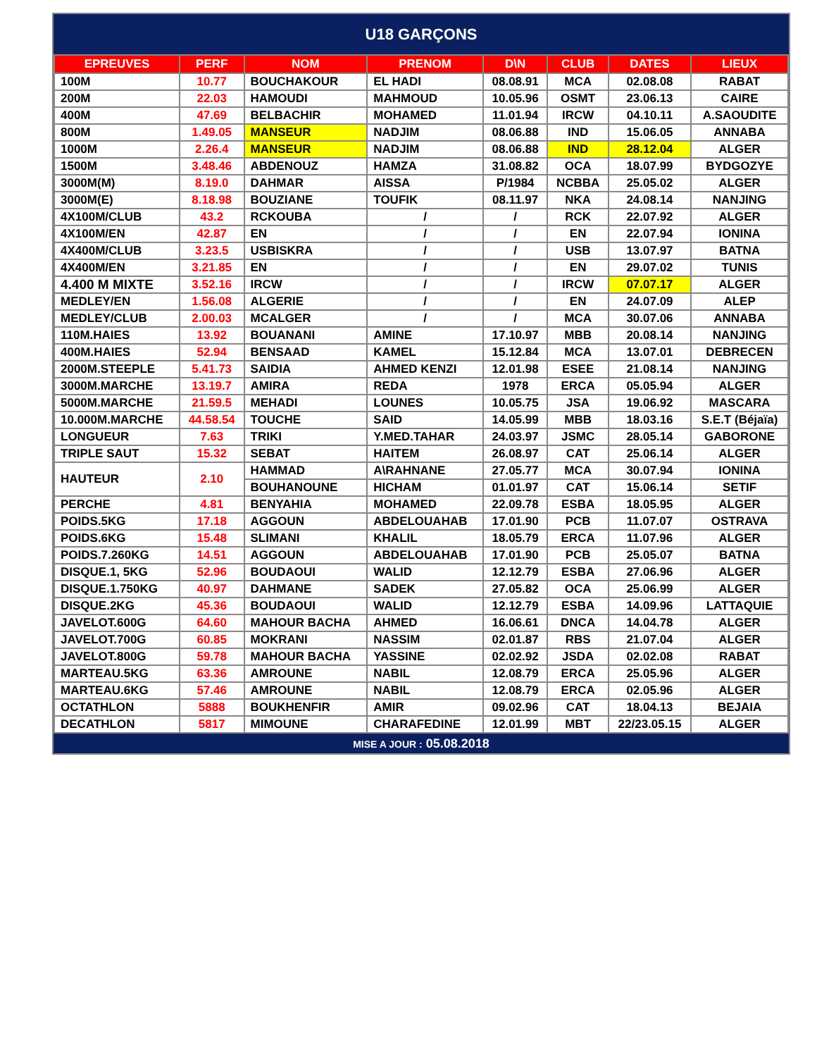U18 GARÇONS
| EPREUVES | PERF | NOM | PRENOM | D\N | CLUB | DATES | LIEUX |
| --- | --- | --- | --- | --- | --- | --- | --- |
| 100M | 10.77 | BOUCHAKOUR | EL HADI | 08.08.91 | MCA | 02.08.08 | RABAT |
| 200M | 22.03 | HAMOUDI | MAHMOUD | 10.05.96 | OSMT | 23.06.13 | CAIRE |
| 400M | 47.69 | BELBACHIR | MOHAMED | 11.01.94 | IRCW | 04.10.11 | A.SAOUDITE |
| 800M | 1.49.05 | MANSEUR | NADJIM | 08.06.88 | IND | 15.06.05 | ANNABA |
| 1000M | 2.26.4 | MANSEUR | NADJIM | 08.06.88 | IND | 28.12.04 | ALGER |
| 1500M | 3.48.46 | ABDENOUZ | HAMZA | 31.08.82 | OCA | 18.07.99 | BYDGOZYE |
| 3000M(M) | 8.19.0 | DAHMAR | AISSA | P/1984 | NCBBA | 25.05.02 | ALGER |
| 3000M(E) | 8.18.98 | BOUZIANE | TOUFIK | 08.11.97 | NKA | 24.08.14 | NANJING |
| 4X100M/CLUB | 43.2 | RCKOUBA | / | / | RCK | 22.07.92 | ALGER |
| 4X100M/EN | 42.87 | EN | / | / | EN | 22.07.94 | IONINA |
| 4X400M/CLUB | 3.23.5 | USBISKRA | / | / | USB | 13.07.97 | BATNA |
| 4X400M/EN | 3.21.85 | EN | / | / | EN | 29.07.02 | TUNIS |
| 4.400 M MIXTE | 3.52.16 | IRCW | / | / | IRCW | 07.07.17 | ALGER |
| MEDLEY/EN | 1.56.08 | ALGERIE | / | / | EN | 24.07.09 | ALEP |
| MEDLEY/CLUB | 2.00.03 | MCALGER | / | / | MCA | 30.07.06 | ANNABA |
| 110M.HAIES | 13.92 | BOUANANI | AMINE | 17.10.97 | MBB | 20.08.14 | NANJING |
| 400M.HAIES | 52.94 | BENSAAD | KAMEL | 15.12.84 | MCA | 13.07.01 | DEBRECEN |
| 2000M.STEEPLE | 5.41.73 | SAIDIA | AHMED KENZI | 12.01.98 | ESEE | 21.08.14 | NANJING |
| 3000M.MARCHE | 13.19.7 | AMIRA | REDA | 1978 | ERCA | 05.05.94 | ALGER |
| 5000M.MARCHE | 21.59.5 | MEHADI | LOUNES | 10.05.75 | JSA | 19.06.92 | MASCARA |
| 10.000M.MARCHE | 44.58.54 | TOUCHE | SAID | 14.05.99 | MBB | 18.03.16 | S.E.T (Béjaïa) |
| LONGUEUR | 7.63 | TRIKI | Y.MED.TAHAR | 24.03.97 | JSMC | 28.05.14 | GABORONE |
| TRIPLE SAUT | 15.32 | SEBAT | HAITEM | 26.08.97 | CAT | 25.06.14 | ALGER |
| HAUTEUR | 2.10 | HAMMAD | A\RAHNANE | 27.05.77 | MCA | 30.07.94 | IONINA |
| | | BOUHANOUNE | HICHAM | 01.01.97 | CAT | 15.06.14 | SETIF |
| PERCHE | 4.81 | BENYAHIA | MOHAMED | 22.09.78 | ESBA | 18.05.95 | ALGER |
| POIDS.5KG | 17.18 | AGGOUN | ABDELOUAHAB | 17.01.90 | PCB | 11.07.07 | OSTRAVA |
| POIDS.6KG | 15.48 | SLIMANI | KHALIL | 18.05.79 | ERCA | 11.07.96 | ALGER |
| POIDS.7.260KG | 14.51 | AGGOUN | ABDELOUAHAB | 17.01.90 | PCB | 25.05.07 | BATNA |
| DISQUE.1, 5KG | 52.96 | BOUDAOUI | WALID | 12.12.79 | ESBA | 27.06.96 | ALGER |
| DISQUE.1.750KG | 40.97 | DAHMANE | SADEK | 27.05.82 | OCA | 25.06.99 | ALGER |
| DISQUE.2KG | 45.36 | BOUDAOUI | WALID | 12.12.79 | ESBA | 14.09.96 | LATTAQUIE |
| JAVELOT.600G | 64.60 | MAHOUR BACHA | AHMED | 16.06.61 | DNCA | 14.04.78 | ALGER |
| JAVELOT.700G | 60.85 | MOKRANI | NASSIM | 02.01.87 | RBS | 21.07.04 | ALGER |
| JAVELOT.800G | 59.78 | MAHOUR BACHA | YASSINE | 02.02.92 | JSDA | 02.02.08 | RABAT |
| MARTEAU.5KG | 63.36 | AMROUNE | NABIL | 12.08.79 | ERCA | 25.05.96 | ALGER |
| MARTEAU.6KG | 57.46 | AMROUNE | NABIL | 12.08.79 | ERCA | 02.05.96 | ALGER |
| OCTATHLON | 5888 | BOUKHENFIR | AMIR | 09.02.96 | CAT | 18.04.13 | BEJAIA |
| DECATHLON | 5817 | MIMOUNE | CHARAFEDINE | 12.01.99 | MBT | 22/23.05.15 | ALGER |
MISE A JOUR : 05.08.2018